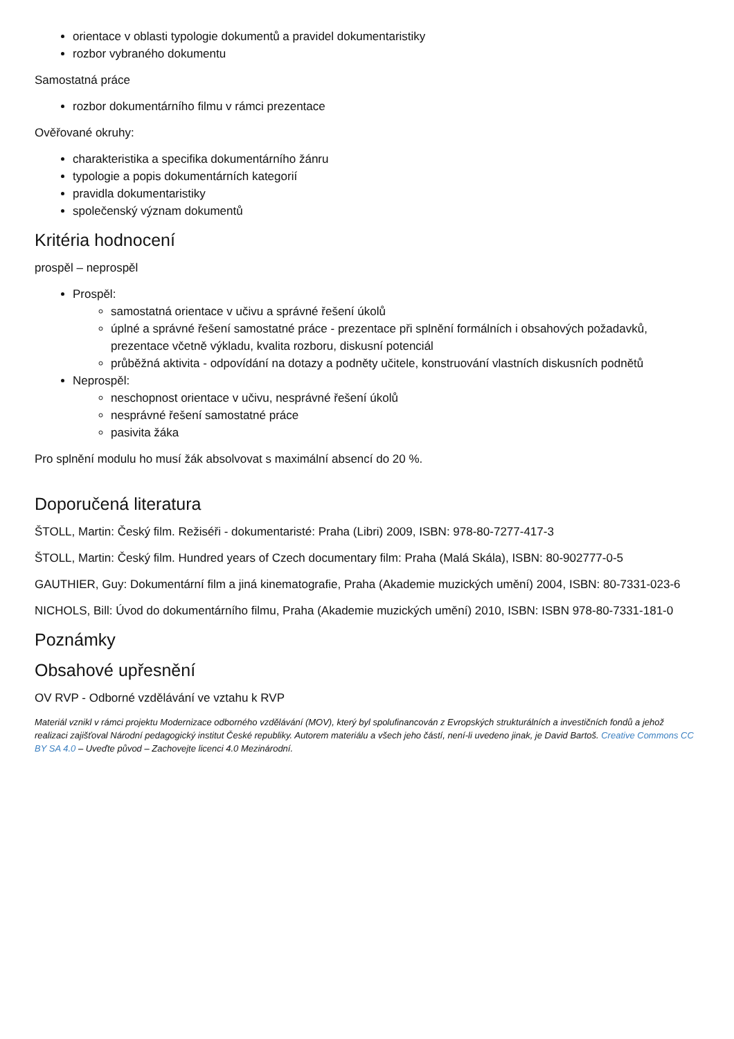orientace v oblasti typologie dokumentů a pravidel dokumentaristiky
rozbor vybraného dokumentu
Samostatná práce
rozbor dokumentárního filmu v rámci prezentace
Ověřované okruhy:
charakteristika a specifika dokumentárního žánru
typologie a popis dokumentárních kategorií
pravidla dokumentaristiky
společenský význam dokumentů
Kritéria hodnocení
prospěl – neprospěl
Prospěl:
samostatná orientace v učivu a správné řešení úkolů
úplné a správné řešení samostatné práce - prezentace při splnění formálních i obsahových požadavků, prezentace včetně výkladu, kvalita rozboru, diskusní potenciál
průběžná aktivita - odpovídání na dotazy a podněty učitele, konstruování vlastních diskusních podnětů
Neprospěl:
neschopnost orientace v učivu, nesprávné řešení úkolů
nesprávné řešení samostatné práce
pasivita žáka
Pro splnění modulu ho musí žák absolvovat s maximální absencí do 20 %.
Doporučená literatura
ŠTOLL, Martin: Český film. Režiséři - dokumentaristé: Praha (Libri) 2009, ISBN: 978-80-7277-417-3
ŠTOLL, Martin: Český film. Hundred years of Czech documentary film: Praha (Malá Skála), ISBN: 80-902777-0-5
GAUTHIER, Guy: Dokumentární film a jiná kinematografie, Praha (Akademie muzických umění) 2004, ISBN: 80-7331-023-6
NICHOLS, Bill: Úvod do dokumentárního filmu, Praha (Akademie muzických umění) 2010, ISBN: ISBN 978-80-7331-181-0
Poznámky
Obsahové upřesnění
OV RVP - Odborné vzdělávání ve vztahu k RVP
Materiál vznikl v rámci projektu Modernizace odborného vzdělávání (MOV), který byl spolufinancován z Evropských strukturálních a investičních fondů a jehož realizaci zajišťoval Národní pedagogický institut České republiky. Autorem materiálu a všech jeho částí, není-li uvedeno jinak, je David Bartoš. Creative Commons CC BY SA 4.0 – Uveďte původ – Zachovejte licenci 4.0 Mezinárodní.